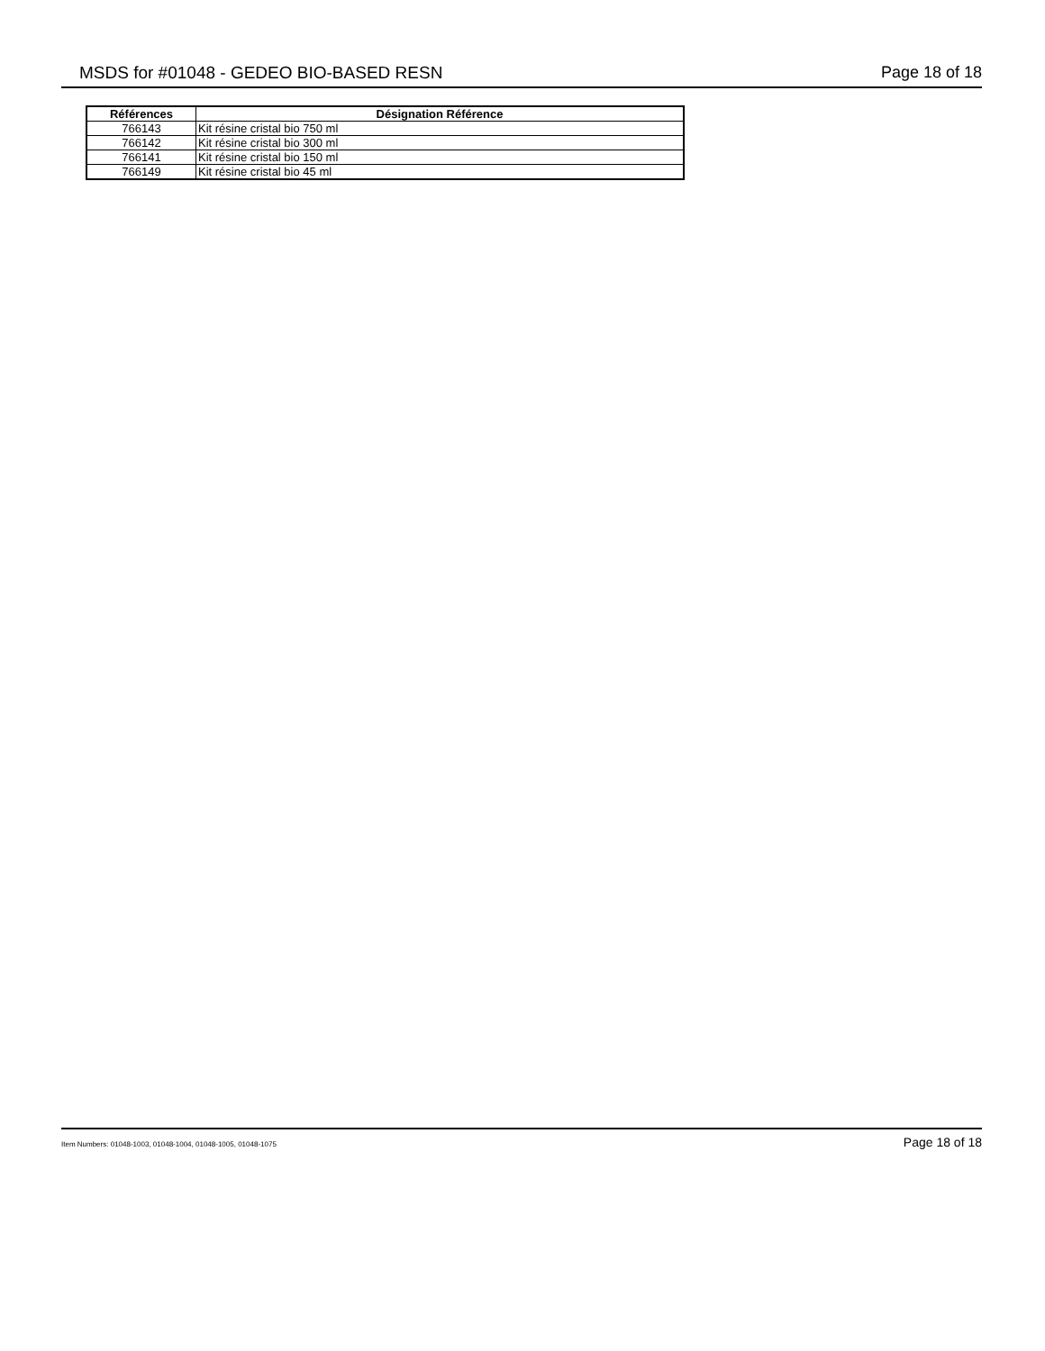MSDS for #01048 - GEDEO BIO-BASED RESN Page 18 of 18
| Références | Désignation Référence |
| --- | --- |
| 766143 | Kit résine cristal bio 750 ml |
| 766142 | Kit résine cristal bio 300 ml |
| 766141 | Kit résine cristal bio 150 ml |
| 766149 | Kit résine cristal bio 45 ml |
Item Numbers: 01048-1003, 01048-1004, 01048-1005, 01048-1075 Page 18 of 18